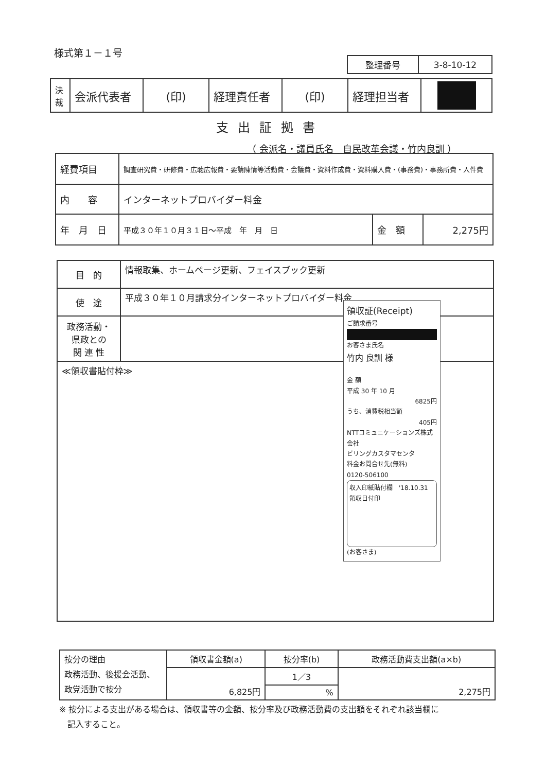様式第１－１号
| 整理番号 | 3-8-10-12 |
| 決 裁 | 会派代表者 | (印) | 経理責任者 | (印) | 経理担当者 | |
支出証拠書
（ 会派名・議員氏名　自民改革会議・竹内良訓 ）
| 経費項目 | 調査研究費・研修費・広聴広報費・要請陳情等活動費・会議費・資料作成費・資料購入費・(事務費)・事務所費・人件費 | | |
| 内 容 | インターネットプロバイダー料金 | | |
| 年 月 日 | 平成３０年１０月３１日～平成 年 月 日 | 金 額 | 2,275円 |
| 目 的 | 情報取集、ホームページ更新、フェイスブック更新 |
| 使 途 | 平成３０年１０月請求分インターネットプロバイダー料金 |
| 政務活動・ 県政との 関 連 性 | |
| ≪領収書貼付枠≫ 領収証(Receipt) ご請求番号 お客さま氏名 竹内 良訓 様 金 額 平成 30 年 10 月 6825円 うち、消費税相当額 405円 NTTコミュニケーションズ株式会社 ビリングカスタマセンタ 料金お問合せ先(無料) 0120-506100 収入印紙貼付欄 '18.10.31 領収日付印 (お客さま) | |
| 按分の理由 政務活動、後援会活動、 政党活動で按分 | 領収書金額(a) | 按分率(b) | 政務活動費支出額(a×b) |
| | 6,825円 | 1／3 | 2,275円 |
| | | % | |
※ 按分による支出がある場合は、領収書等の金額、按分率及び政務活動費の支出額をそれぞれ該当欄に
　記入すること。